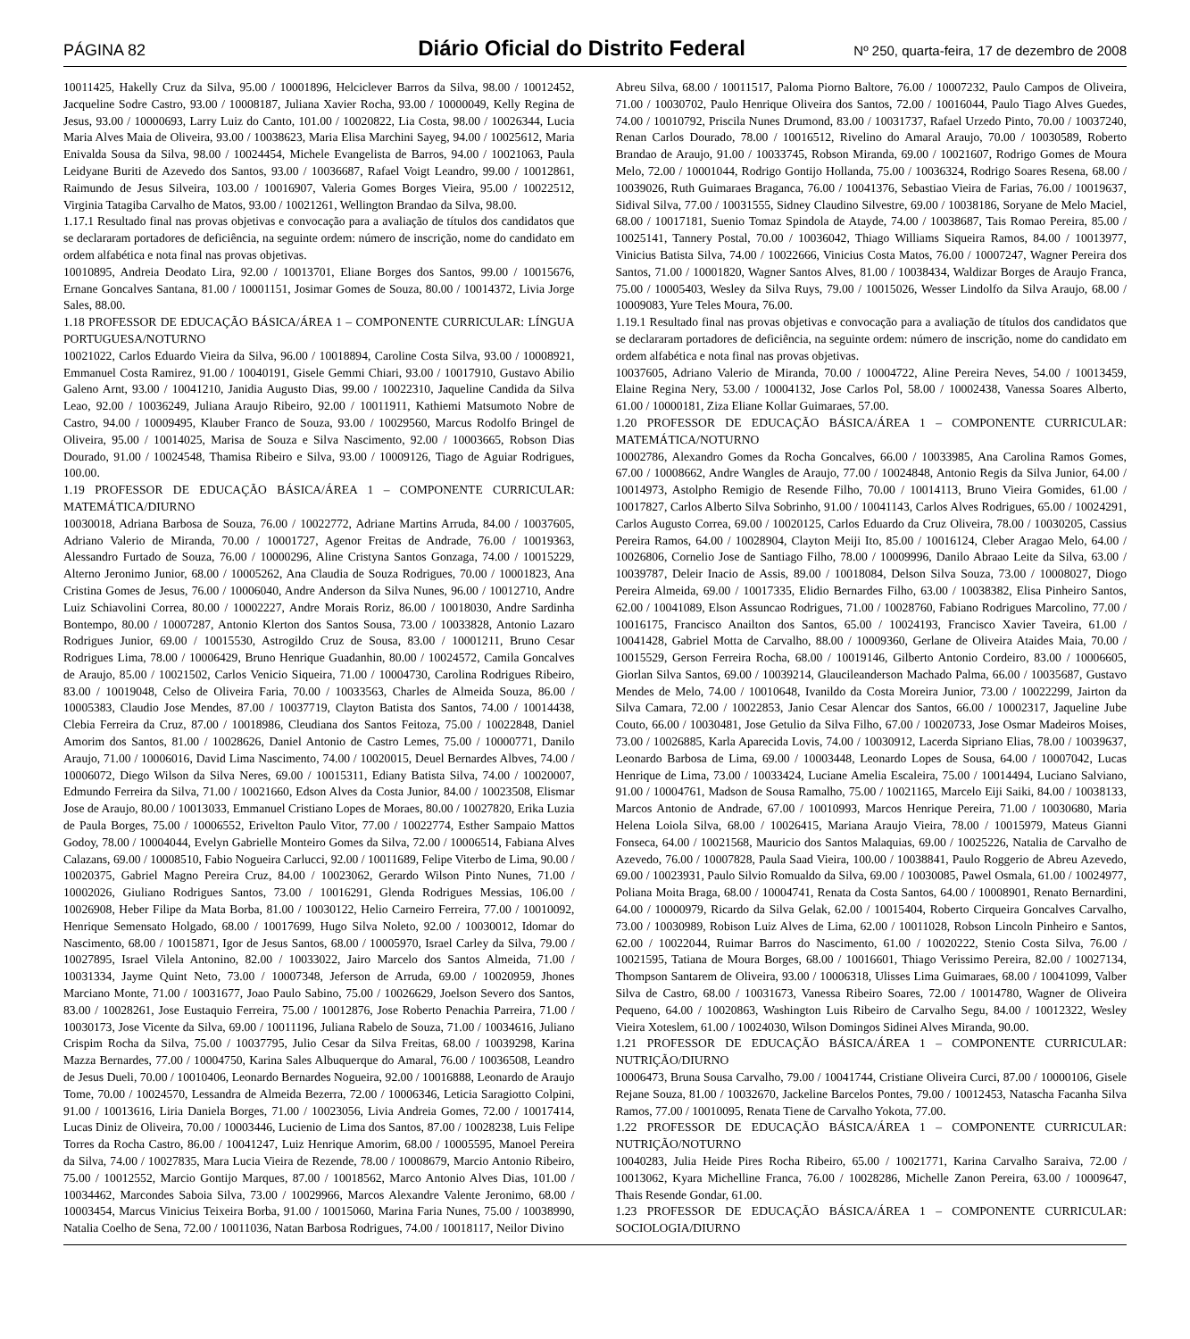PÁGINA 82 Diário Oficial do Distrito Federal Nº 250, quarta-feira, 17 de dezembro de 2008
10011425, Hakelly Cruz da Silva, 95.00 / 10001896, Helciclever Barros da Silva, 98.00 / 10012452, Jacqueline Sodre Castro, 93.00 / 10008187, Juliana Xavier Rocha, 93.00 / 10000049, Kelly Regina de Jesus, 93.00 / 10000693, Larry Luiz do Canto, 101.00 / 10020822, Lia Costa, 98.00 / 10026344, Lucia Maria Alves Maia de Oliveira, 93.00 / 10038623, Maria Elisa Marchini Sayeg, 94.00 / 10025612, Maria Enivalda Sousa da Silva, 98.00 / 10024454, Michele Evangelista de Barros, 94.00 / 10021063, Paula Leidyane Buriti de Azevedo dos Santos, 93.00 / 10036687, Rafael Voigt Leandro, 99.00 / 10012861, Raimundo de Jesus Silveira, 103.00 / 10016907, Valeria Gomes Borges Vieira, 95.00 / 10022512, Virginia Tatagiba Carvalho de Matos, 93.00 / 10021261, Wellington Brandao da Silva, 98.00.
1.17.1 Resultado final nas provas objetivas e convocação para a avaliação de títulos dos candidatos que se declararam portadores de deficiência, na seguinte ordem: número de inscrição, nome do candidato em ordem alfabética e nota final nas provas objetivas.
10010895, Andreia Deodato Lira, 92.00 / 10013701, Eliane Borges dos Santos, 99.00 / 10015676, Ernane Goncalves Santana, 81.00 / 10001151, Josimar Gomes de Souza, 80.00 / 10014372, Livia Jorge Sales, 88.00.
1.18 PROFESSOR DE EDUCAÇÃO BÁSICA/ÁREA 1 – COMPONENTE CURRICULAR: LÍNGUA PORTUGUESA/NOTURNO
10021022, Carlos Eduardo Vieira da Silva, 96.00 / 10018894, Caroline Costa Silva, 93.00 / 10008921, Emmanuel Costa Ramirez, 91.00 / 10040191, Gisele Gemmi Chiari, 93.00 / 10017910, Gustavo Abilio Galeno Arnt, 93.00 / 10041210, Janidia Augusto Dias, 99.00 / 10022310, Jaqueline Candida da Silva Leao, 92.00 / 10036249, Juliana Araujo Ribeiro, 92.00 / 10011911, Kathiemi Matsumoto Nobre de Castro, 94.00 / 10009495, Klauber Franco de Souza, 93.00 / 10029560, Marcus Rodolfo Bringel de Oliveira, 95.00 / 10014025, Marisa de Souza e Silva Nascimento, 92.00 / 10003665, Robson Dias Dourado, 91.00 / 10024548, Thamisa Ribeiro e Silva, 93.00 / 10009126, Tiago de Aguiar Rodrigues, 100.00.
1.19 PROFESSOR DE EDUCAÇÃO BÁSICA/ÁREA 1 – COMPONENTE CURRICULAR: MATEMÁTICA/DIURNO
10030018, Adriana Barbosa de Souza, 76.00 / 10022772, Adriane Martins Arruda, 84.00 / 10037605, Adriano Valerio de Miranda, 70.00 / 10001727, Agenor Freitas de Andrade, 76.00 / 10019363, Alessandro Furtado de Souza, 76.00 / 10000296, Aline Cristyna Santos Gonzaga, 74.00 / 10015229, Alterno Jeronimo Junior, 68.00 / 10005262, Ana Claudia de Souza Rodrigues, 70.00 / 10001823, Ana Cristina Gomes de Jesus, 76.00 / 10006040, Andre Anderson da Silva Nunes, 96.00 / 10012710, Andre Luiz Schiavolini Correa, 80.00 / 10002227, Andre Morais Roriz, 86.00 / 10018030, Andre Sardinha Bontempo, 80.00 / 10007287, Antonio Klerton dos Santos Sousa, 73.00 / 10033828, Antonio Lazaro Rodrigues Junior, 69.00 / 10015530, Astrogildo Cruz de Sousa, 83.00 / 10001211, Bruno Cesar Rodrigues Lima, 78.00 / 10006429, Bruno Henrique Guadanhin, 80.00 / 10024572, Camila Goncalves de Araujo, 85.00 / 10021502, Carlos Venicio Siqueira, 71.00 / 10004730, Carolina Rodrigues Ribeiro, 83.00 / 10019048, Celso de Oliveira Faria, 70.00 / 10033563, Charles de Almeida Souza, 86.00 / 10005383, Claudio Jose Mendes, 87.00 / 10037719, Clayton Batista dos Santos, 74.00 / 10014438, Clebia Ferreira da Cruz, 87.00 / 10018986, Cleudiana dos Santos Feitoza, 75.00 / 10022848, Daniel Amorim dos Santos, 81.00 / 10028626, Daniel Antonio de Castro Lemes, 75.00 / 10000771, Danilo Araujo, 71.00 / 10006016, David Lima Nascimento, 74.00 / 10020015, Deuel Bernardes Albves, 74.00 / 10006072, Diego Wilson da Silva Neres, 69.00 / 10015311, Ediany Batista Silva, 74.00 / 10020007, Edmundo Ferreira da Silva, 71.00 / 10021660, Edson Alves da Costa Junior, 84.00 / 10023508, Elismar Jose de Araujo, 80.00 / 10013033, Emmanuel Cristiano Lopes de Moraes, 80.00 / 10027820, Erika Luzia de Paula Borges, 75.00 / 10006552, Erivelton Paulo Vitor, 77.00 / 10022774, Esther Sampaio Mattos Godoy, 78.00 / 10004044, Evelyn Gabrielle Monteiro Gomes da Silva, 72.00 / 10006514, Fabiana Alves Calazans, 69.00 / 10008510, Fabio Nogueira Carlucci, 92.00 / 10011689, Felipe Viterbo de Lima, 90.00 / 10020375, Gabriel Magno Pereira Cruz, 84.00 / 10023062, Gerardo Wilson Pinto Nunes, 71.00 / 10002026, Giuliano Rodrigues Santos, 73.00 / 10016291, Glenda Rodrigues Messias, 106.00 / 10026908, Heber Filipe da Mata Borba, 81.00 / 10030122, Helio Carneiro Ferreira, 77.00 / 10010092, Henrique Semensato Holgado, 68.00 / 10017699, Hugo Silva Noleto, 92.00 / 10030012, Idomar do Nascimento, 68.00 / 10015871, Igor de Jesus Santos, 68.00 / 10005970, Israel Carley da Silva, 79.00 / 10027895, Israel Vilela Antonino, 82.00 / 10033022, Jairo Marcelo dos Santos Almeida, 71.00 / 10031334, Jayme Quint Neto, 73.00 / 10007348, Jeferson de Arruda, 69.00 / 10020959, Jhones Marciano Monte, 71.00 / 10031677, Joao Paulo Sabino, 75.00 / 10026629, Joelson Severo dos Santos, 83.00 / 10028261, Jose Eustaquio Ferreira, 75.00 / 10012876, Jose Roberto Penachia Parreira, 71.00 / 10030173, Jose Vicente da Silva, 69.00 / 10011196, Juliana Rabelo de Souza, 71.00 / 10034616, Juliano Crispim Rocha da Silva, 75.00 / 10037795, Julio Cesar da Silva Freitas, 68.00 / 10039298, Karina Mazza Bernardes, 77.00 / 10004750, Karina Sales Albuquerque do Amaral, 76.00 / 10036508, Leandro de Jesus Dueli, 70.00 / 10010406, Leonardo Bernardes Nogueira, 92.00 / 10016888, Leonardo de Araujo Tome, 70.00 / 10024570, Lessandra de Almeida Bezerra, 72.00 / 10006346, Leticia Saragiotto Colpini, 91.00 / 10013616, Liria Daniela Borges, 71.00 / 10023056, Livia Andreia Gomes, 72.00 / 10017414, Lucas Diniz de Oliveira, 70.00 / 10003446, Lucienio de Lima dos Santos, 87.00 / 10028238, Luis Felipe Torres da Rocha Castro, 86.00 / 10041247, Luiz Henrique Amorim, 68.00 / 10005595, Manoel Pereira da Silva, 74.00 / 10027835, Mara Lucia Vieira de Rezende, 78.00 / 10008679, Marcio Antonio Ribeiro, 75.00 / 10012552, Marcio Gontijo Marques, 87.00 / 10018562, Marco Antonio Alves Dias, 101.00 / 10034462, Marcondes Saboia Silva, 73.00 / 10029966, Marcos Alexandre Valente Jeronimo, 68.00 / 10003454, Marcus Vinicius Teixeira Borba, 91.00 / 10015060, Marina Faria Nunes, 75.00 / 10038990, Natalia Coelho de Sena, 72.00 / 10011036, Natan Barbosa Rodrigues, 74.00 / 10018117, Neilor Divino
Abreu Silva, 68.00 / 10011517, Paloma Piorno Baltore, 76.00 / 10007232, Paulo Campos de Oliveira, 71.00 / 10030702, Paulo Henrique Oliveira dos Santos, 72.00 / 10016044, Paulo Tiago Alves Guedes, 74.00 / 10010792, Priscila Nunes Drumond, 83.00 / 10031737, Rafael Urzedo Pinto, 70.00 / 10037240, Renan Carlos Dourado, 78.00 / 10016512, Rivelino do Amaral Araujo, 70.00 / 10030589, Roberto Brandao de Araujo, 91.00 / 10033745, Robson Miranda, 69.00 / 10021607, Rodrigo Gomes de Moura Melo, 72.00 / 10001044, Rodrigo Gontijo Hollanda, 75.00 / 10036324, Rodrigo Soares Resena, 68.00 / 10039026, Ruth Guimaraes Braganca, 76.00 / 10041376, Sebastiao Vieira de Farias, 76.00 / 10019637, Sidival Silva, 77.00 / 10031555, Sidney Claudino Silvestre, 69.00 / 10038186, Soryane de Melo Maciel, 68.00 / 10017181, Suenio Tomaz Spindola de Atayde, 74.00 / 10038687, Tais Romao Pereira, 85.00 / 10025141, Tannery Postal, 70.00 / 10036042, Thiago Williams Siqueira Ramos, 84.00 / 10013977, Vinicius Batista Silva, 74.00 / 10022666, Vinicius Costa Matos, 76.00 / 10007247, Wagner Pereira dos Santos, 71.00 / 10001820, Wagner Santos Alves, 81.00 / 10038434, Waldizar Borges de Araujo Franca, 75.00 / 10005403, Wesley da Silva Ruys, 79.00 / 10015026, Wesser Lindolfo da Silva Araujo, 68.00 / 10009083, Yure Teles Moura, 76.00.
1.19.1 Resultado final nas provas objetivas e convocação para a avaliação de títulos dos candidatos que se declararam portadores de deficiência, na seguinte ordem: número de inscrição, nome do candidato em ordem alfabética e nota final nas provas objetivas.
10037605, Adriano Valerio de Miranda, 70.00 / 10004722, Aline Pereira Neves, 54.00 / 10013459, Elaine Regina Nery, 53.00 / 10004132, Jose Carlos Pol, 58.00 / 10002438, Vanessa Soares Alberto, 61.00 / 10000181, Ziza Eliane Kollar Guimaraes, 57.00.
1.20 PROFESSOR DE EDUCAÇÃO BÁSICA/ÁREA 1 – COMPONENTE CURRICULAR: MATEMÁTICA/NOTURNO
10002786, Alexandro Gomes da Rocha Goncalves, 66.00 / 10033985, Ana Carolina Ramos Gomes, 67.00 / 10008662, Andre Wangles de Araujo, 77.00 / 10024848, Antonio Regis da Silva Junior, 64.00 / 10014973, Astolpho Remigio de Resende Filho, 70.00 / 10014113, Bruno Vieira Gomides, 61.00 / 10017827, Carlos Alberto Silva Sobrinho, 91.00 / 10041143, Carlos Alves Rodrigues, 65.00 / 10024291, Carlos Augusto Correa, 69.00 / 10020125, Carlos Eduardo da Cruz Oliveira, 78.00 / 10030205, Cassius Pereira Ramos, 64.00 / 10028904, Clayton Meiji Ito, 85.00 / 10016124, Cleber Aragao Melo, 64.00 / 10026806, Cornelio Jose de Santiago Filho, 78.00 / 10009996, Danilo Abraao Leite da Silva, 63.00 / 10039787, Deleir Inacio de Assis, 89.00 / 10018084, Delson Silva Souza, 73.00 / 10008027, Diogo Pereira Almeida, 69.00 / 10017335, Elidio Bernardes Filho, 63.00 / 10038382, Elisa Pinheiro Santos, 62.00 / 10041089, Elson Assuncao Rodrigues, 71.00 / 10028760, Fabiano Rodrigues Marcolino, 77.00 / 10016175, Francisco Anailton dos Santos, 65.00 / 10024193, Francisco Xavier Taveira, 61.00 / 10041428, Gabriel Motta de Carvalho, 88.00 / 10009360, Gerlane de Oliveira Ataides Maia, 70.00 / 10015529, Gerson Ferreira Rocha, 68.00 / 10019146, Gilberto Antonio Cordeiro, 83.00 / 10006605, Giorlan Silva Santos, 69.00 / 10039214, Glaucileanderson Machado Palma, 66.00 / 10035687, Gustavo Mendes de Melo, 74.00 / 10010648, Ivanildo da Costa Moreira Junior, 73.00 / 10022299, Jairton da Silva Camara, 72.00 / 10022853, Janio Cesar Alencar dos Santos, 66.00 / 10002317, Jaqueline Jube Couto, 66.00 / 10030481, Jose Getulio da Silva Filho, 67.00 / 10020733, Jose Osmar Madeiros Moises, 73.00 / 10026885, Karla Aparecida Lovis, 74.00 / 10030912, Lacerda Sipriano Elias, 78.00 / 10039637, Leonardo Barbosa de Lima, 69.00 / 10003448, Leonardo Lopes de Sousa, 64.00 / 10007042, Lucas Henrique de Lima, 73.00 / 10033424, Luciane Amelia Escaleira, 75.00 / 10014494, Luciano Salviano, 91.00 / 10004761, Madson de Sousa Ramalho, 75.00 / 10021165, Marcelo Eiji Saiki, 84.00 / 10038133, Marcos Antonio de Andrade, 67.00 / 10010993, Marcos Henrique Pereira, 71.00 / 10030680, Maria Helena Loiola Silva, 68.00 / 10026415, Mariana Araujo Vieira, 78.00 / 10015979, Mateus Gianni Fonseca, 64.00 / 10021568, Mauricio dos Santos Malaquias, 69.00 / 10025226, Natalia de Carvalho de Azevedo, 76.00 / 10007828, Paula Saad Vieira, 100.00 / 10038841, Paulo Roggerio de Abreu Azevedo, 69.00 / 10023931, Paulo Silvio Romualdo da Silva, 69.00 / 10030085, Pawel Osmala, 61.00 / 10024977, Poliana Moita Braga, 68.00 / 10004741, Renata da Costa Santos, 64.00 / 10008901, Renato Bernardini, 64.00 / 10000979, Ricardo da Silva Gelak, 62.00 / 10015404, Roberto Cirqueira Goncalves Carvalho, 73.00 / 10030989, Robison Luiz Alves de Lima, 62.00 / 10011028, Robson Lincoln Pinheiro e Santos, 62.00 / 10022044, Ruimar Barros do Nascimento, 61.00 / 10020222, Stenio Costa Silva, 76.00 / 10021595, Tatiana de Moura Borges, 68.00 / 10016601, Thiago Verissimo Pereira, 82.00 / 10027134, Thompson Santarem de Oliveira, 93.00 / 10006318, Ulisses Lima Guimaraes, 68.00 / 10041099, Valber Silva de Castro, 68.00 / 10031673, Vanessa Ribeiro Soares, 72.00 / 10014780, Wagner de Oliveira Pequeno, 64.00 / 10020863, Washington Luis Ribeiro de Carvalho Segu, 84.00 / 10012322, Wesley Vieira Xoteslem, 61.00 / 10024030, Wilson Domingos Sidinei Alves Miranda, 90.00.
1.21 PROFESSOR DE EDUCAÇÃO BÁSICA/ÁREA 1 – COMPONENTE CURRICULAR: NUTRIÇÃO/DIURNO
10006473, Bruna Sousa Carvalho, 79.00 / 10041744, Cristiane Oliveira Curci, 87.00 / 10000106, Gisele Rejane Souza, 81.00 / 10032670, Jackeline Barcelos Pontes, 79.00 / 10012453, Natascha Facanha Silva Ramos, 77.00 / 10010095, Renata Tiene de Carvalho Yokota, 77.00.
1.22 PROFESSOR DE EDUCAÇÃO BÁSICA/ÁREA 1 – COMPONENTE CURRICULAR: NUTRIÇÃO/NOTURNO
10040283, Julia Heide Pires Rocha Ribeiro, 65.00 / 10021771, Karina Carvalho Saraiva, 72.00 / 10013062, Kyara Michelline Franca, 76.00 / 10028286, Michelle Zanon Pereira, 63.00 / 10009647, Thais Resende Gondar, 61.00.
1.23 PROFESSOR DE EDUCAÇÃO BÁSICA/ÁREA 1 – COMPONENTE CURRICULAR: SOCIOLOGIA/DIURNO